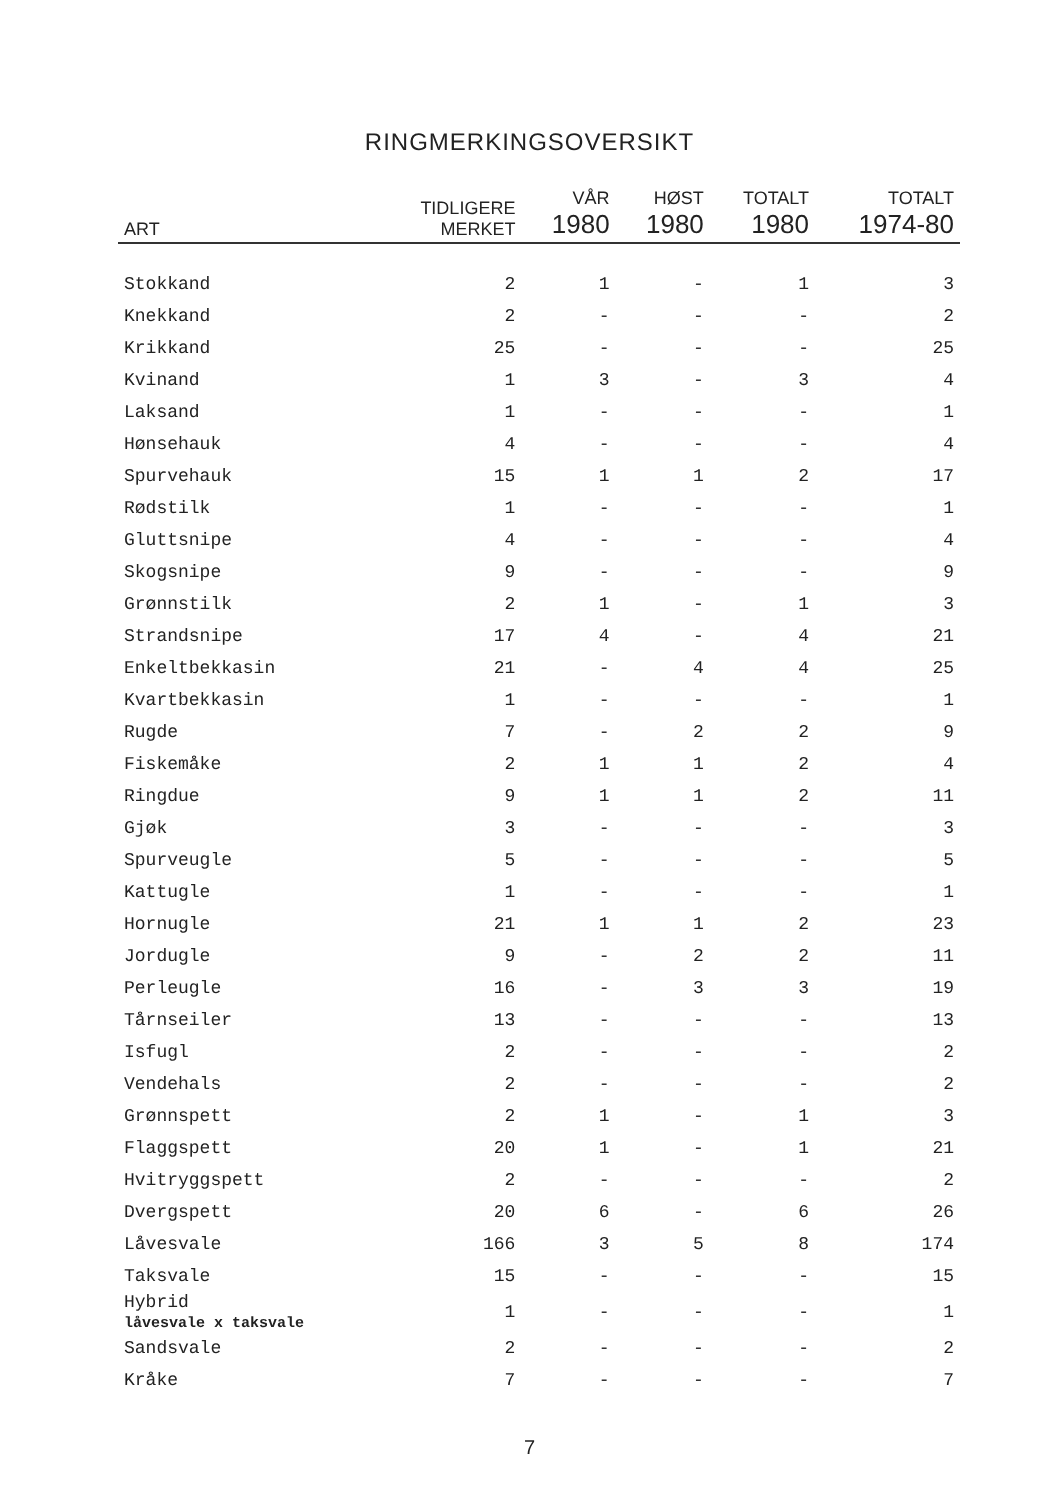RINGMERKINGSOVERSIKT
| ART | TIDLIGERE MERKET | VÅR 1980 | HØST 1980 | TOTALT 1980 | TOTALT 1974-80 |
| --- | --- | --- | --- | --- | --- |
| Stokkand | 2 | 1 | - | 1 | 3 |
| Knekkand | 2 | - | - | - | 2 |
| Krikkand | 25 | - | - | - | 25 |
| Kvinand | 1 | 3 | - | 3 | 4 |
| Laksand | 1 | - | - | - | 1 |
| Hønsehauk | 4 | - | - | - | 4 |
| Spurvehauk | 15 | 1 | 1 | 2 | 17 |
| Rødstilk | 1 | - | - | - | 1 |
| Gluttsnipe | 4 | - | - | - | 4 |
| Skogsnipe | 9 | - | - | - | 9 |
| Grønnstilk | 2 | 1 | - | 1 | 3 |
| Strandsnipe | 17 | 4 | - | 4 | 21 |
| Enkeltbekkasin | 21 | - | 4 | 4 | 25 |
| Kvartbekkasin | 1 | - | - | - | 1 |
| Rugde | 7 | - | 2 | 2 | 9 |
| Fiskemåke | 2 | 1 | 1 | 2 | 4 |
| Ringdue | 9 | 1 | 1 | 2 | 11 |
| Gjøk | 3 | - | - | - | 3 |
| Spurveugle | 5 | - | - | - | 5 |
| Kattugle | 1 | - | - | - | 1 |
| Hornugle | 21 | 1 | 1 | 2 | 23 |
| Jordugle | 9 | - | 2 | 2 | 11 |
| Perleugle | 16 | - | 3 | 3 | 19 |
| Tårnseiler | 13 | - | - | - | 13 |
| Isfugl | 2 | - | - | - | 2 |
| Vendehals | 2 | - | - | - | 2 |
| Grønnspett | 2 | 1 | - | 1 | 3 |
| Flaggspett | 20 | 1 | - | 1 | 21 |
| Hvitryggspett | 2 | - | - | - | 2 |
| Dvergspett | 20 | 6 | - | 6 | 26 |
| Låvesvale | 166 | 3 | 5 | 8 | 174 |
| Taksvale | 15 | - | - | - | 15 |
| Hybrid låvesvale x taksvale | 1 | - | - | - | 1 |
| Sandsvale | 2 | - | - | - | 2 |
| Kråke | 7 | - | - | - | 7 |
7